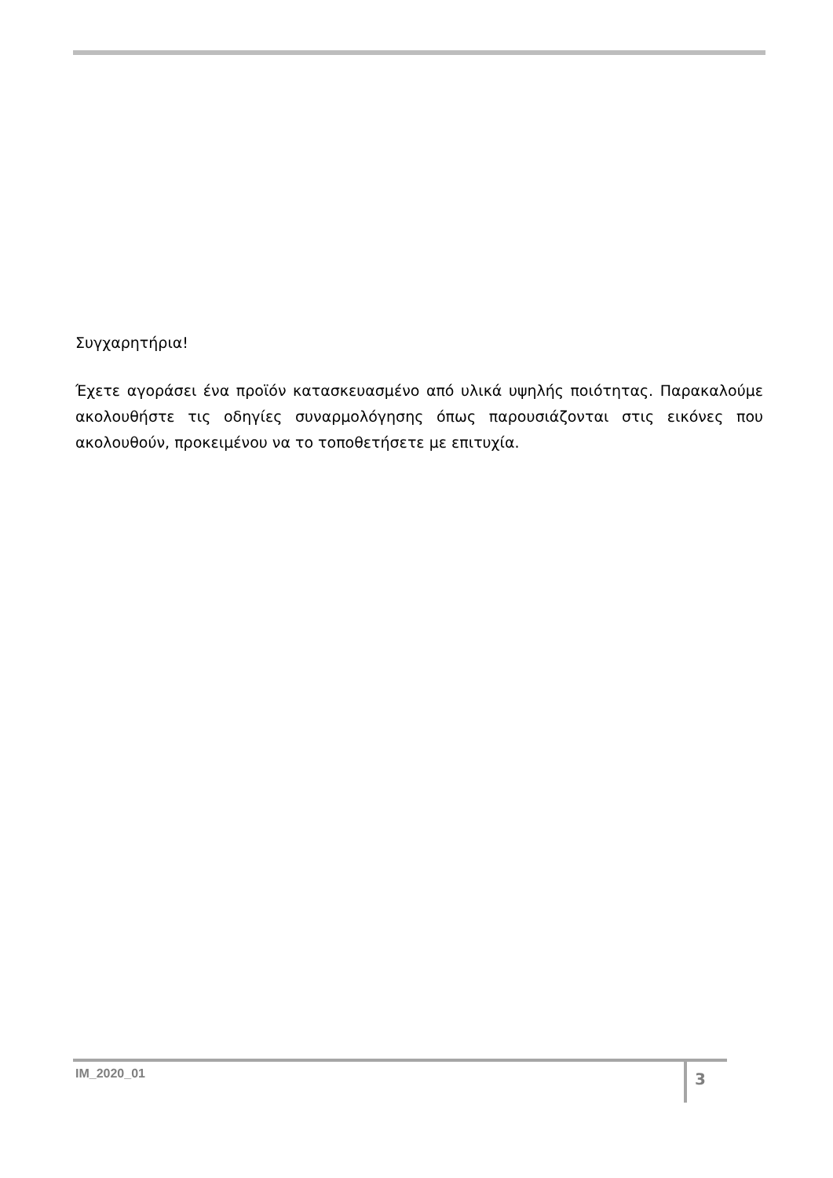Συγχαρητήρια!
Έχετε αγοράσει ένα προϊόν κατασκευασμένο από υλικά υψηλής ποιότητας. Παρακαλούμε ακολουθήστε τις οδηγίες συναρμολόγησης όπως παρουσιάζονται στις εικόνες που ακολουθούν, προκειμένου να το τοποθετήσετε με επιτυχία.
IM_2020_01 3